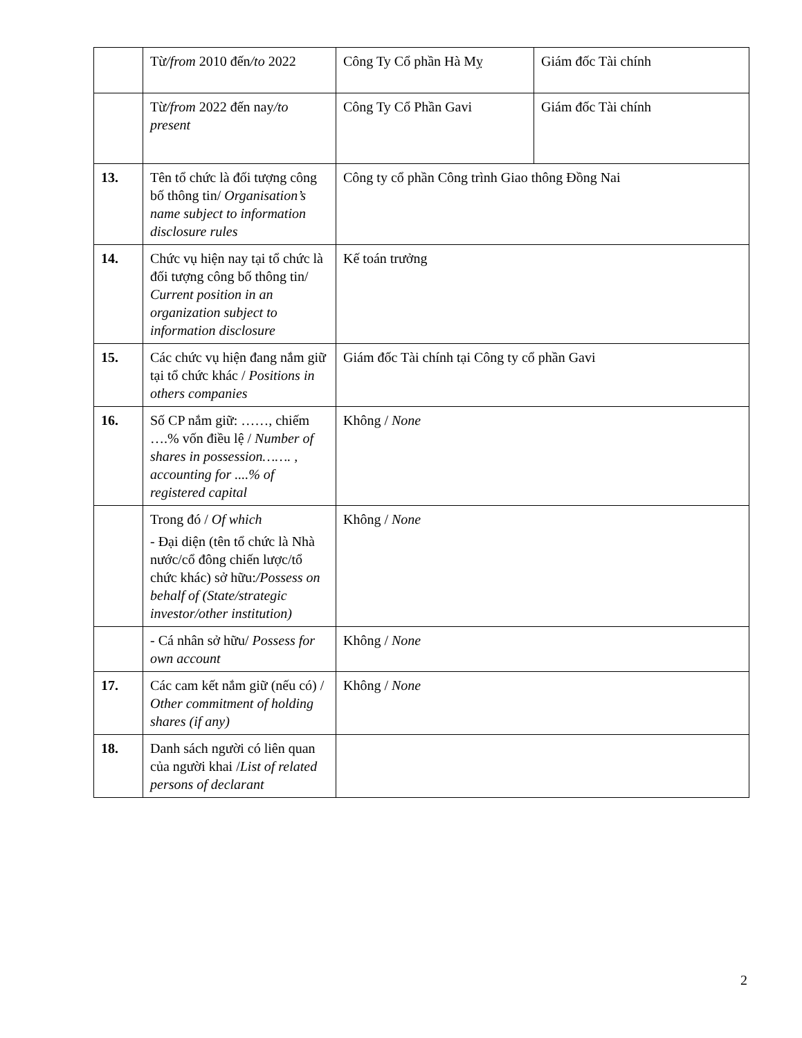| | Từ /from 2010 đến /to 2022 | Công Ty Cổ phần Hà Mỵ | Giám đốc Tài chính |
| | Từ /from 2022 đến nay /to present | Công Ty Cổ Phần Gavi | Giám đốc Tài chính |
| 13. | Tên tổ chức là đối tượng công bố thông tin/ Organisation’s name subject to information disclosure rules | Công ty cổ phần Công trình Giao thông Đồng Nai | |
| 14. | Chức vụ hiện nay tại tổ chức là đối tượng công bố thông tin/ Current position in an organization subject to information disclosure | Kế toán trưởng | |
| 15. | Các chức vụ hiện đang nắm giữ tại tổ chức khác / Positions in others companies | Giám đốc Tài chính tại Công ty cổ phần Gavi | |
| 16. | Số CP nắm giữ: ……, chiếm ….% vốn điều lệ / Number of shares in possession……. , accounting for ....% of registered capital | Không / None | |
| | Trong đó / Of which - Đại diện (tên tổ chức là Nhà nước/cổ đông chiến lược/tổ chức khác) sở hữu: /Possess on behalf of (State/strategic investor/other institution) | Không / None | |
| | - Cá nhân sở hữu/ Possess for own account | Không / None | |
| 17. | Các cam kết nắm giữ (nếu có) / Other commitment of holding shares (if any) | Không / None | |
| 18. | Danh sách người có liên quan của người khai / List of related persons of declarant | | |
2